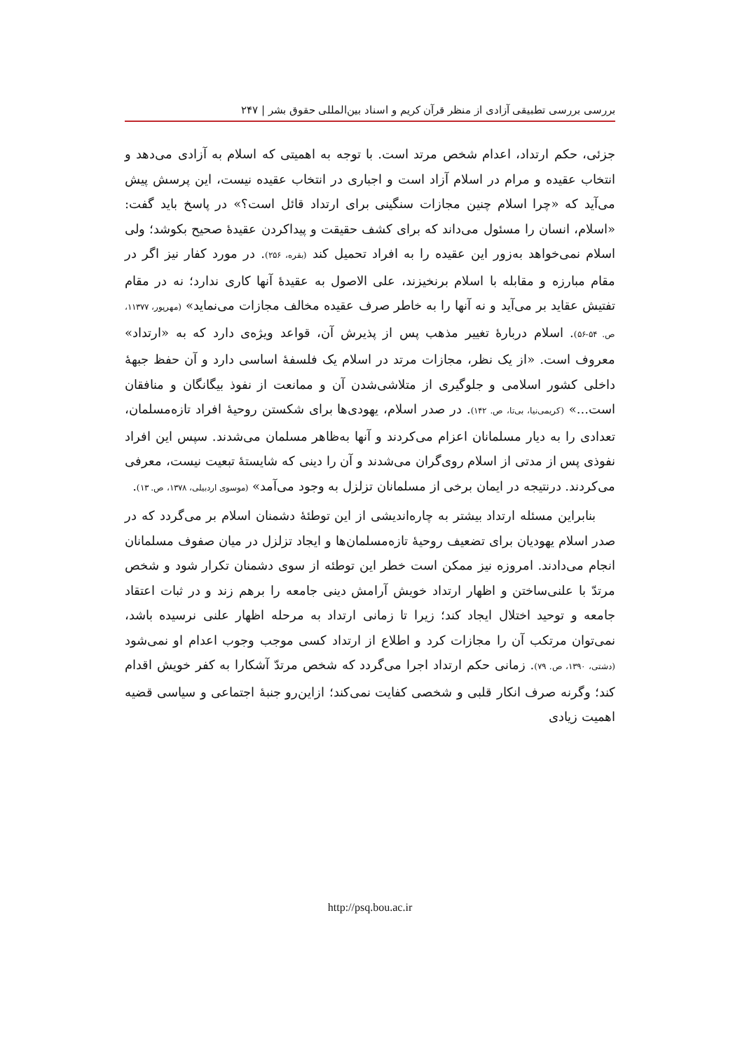بررسی بررسی تطبیقی آزادی از منظر قرآن کریم و اسناد بین‌المللی حقوق بشر | ۲۴۷
جزئی، حکم ارتداد، اعدام شخص مرتد است. با توجه به اهمیتی که اسلام به آزادی می‌دهد و انتخاب عقیده و مرام در اسلام آزاد است و اجباری در انتخاب عقیده نیست، این پرسش پیش می‌آید که «چرا اسلام چنین مجازات سنگینی برای ارتداد قائل است؟» در پاسخ باید گفت: «اسلام، انسان را مسئول می‌داند که برای کشف حقیقت و پیداکردن عقیدهٔ صحیح بکوشد؛ ولی اسلام نمی‌خواهد به‌زور این عقیده را به افراد تحمیل کند (بقره، ۲۵۶). در مورد کفار نیز اگر در مقام مبارزه و مقابله با اسلام برنخیزند، علی الاصول به عقیدهٔ آنها کاری ندارد؛ نه در مقام تفتیش عقاید بر می‌آید و نه آنها را به خاطر صرف عقیده مخالف مجازات می‌نماید» (مهرپور، ۱۱۳۷۷، ص. ۵۴-۵۶). اسلام دربارهٔ تغییر مذهب پس از پذیرش آن، قواعد ویژه‌ی دارد که به «ارتداد» معروف است. «از یک نظر، مجازات مرتد در اسلام یک فلسفهٔ اساسی دارد و آن حفظ جبههٔ داخلی کشور اسلامی و جلوگیری از متلاشی‌شدن آن و ممانعت از نفوذ بیگانگان و منافقان است...» (کریمی‌نیا، بی‌تا، ص. ۱۴۲). در صدر اسلام، یهودی‌ها برای شکستن روحیهٔ افراد تازه‌مسلمان، تعدادی را به دیار مسلمانان اعزام می‌کردند و آنها به‌ظاهر مسلمان می‌شدند. سپس این افراد نفوذی پس از مدتی از اسلام روی‌گران می‌شدند و آن را دینی که شایستهٔ تبعیت نیست، معرفی می‌کردند. درنتیجه در ایمان برخی از مسلمانان تزلزل به وجود می‌آمد» (موسوی اردبیلی، ۱۳۷۸، ص. ۱۳).
بنابراین مسئله ارتداد بیشتر به چاره‌اندیشی از این توطئهٔ دشمنان اسلام بر می‌گردد که در صدر اسلام یهودیان برای تضعیف روحیهٔ تازه‌مسلمان‌ها و ایجاد تزلزل در میان صفوف مسلمانان انجام می‌دادند. امروزه نیز ممکن است خطر این توطئه از سوی دشمنان تکرار شود و شخص مرتدّ با علنی‌ساختن و اظهار ارتداد خویش آرامش دینی جامعه را برهم زند و در ثبات اعتقاد جامعه و توحید اختلال ایجاد کند؛ زیرا تا زمانی ارتداد به مرحله اظهار علنی نرسیده باشد، نمی‌توان مرتکب آن را مجازات کرد و اطلاع از ارتداد کسی موجب وجوب اعدام او نمی‌شود (دشتی، ۱۳۹۰، ص. ۷۹). زمانی حکم ارتداد اجرا می‌گردد که شخص مرتدّ آشکارا به کفر خویش اقدام کند؛ وگرنه صرف انکار قلبی و شخصی کفایت نمی‌کند؛ ازاین‌رو جنبهٔ اجتماعی و سیاسی قضیه اهمیت زیادی
http://psq.bou.ac.ir